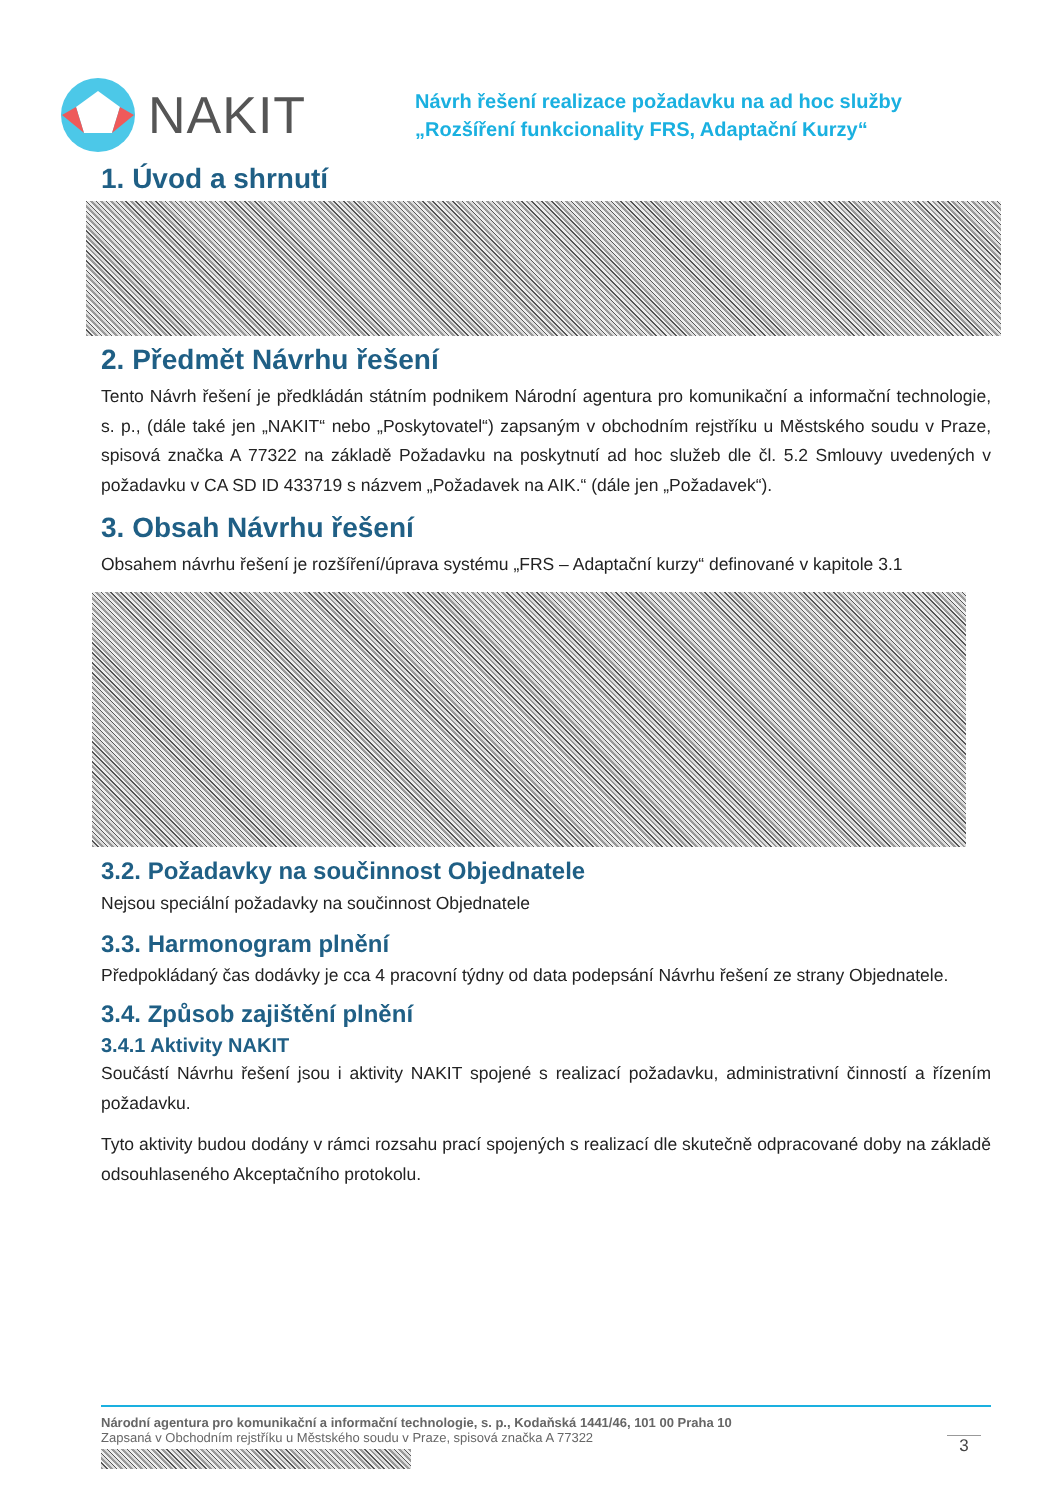NAKIT
Návrh řešení realizace požadavku na ad hoc služby
„Rozšíření funkcionality FRS, Adaptační Kurzy“
1. Úvod a shrnutí
2. Předmět Návrhu řešení
Tento Návrh řešení je předkládán státním podnikem Národní agentura pro komunikační a informační technologie, s. p., (dále také jen „NAKIT“ nebo „Poskytovatel“) zapsaným v obchodním rejstříku u Městského soudu v Praze, spisová značka A 77322 na základě Požadavku na poskytnutí ad hoc služeb dle čl. 5.2 Smlouvy uvedených v požadavku v CA SD ID 433719 s názvem „Požadavek na AIK.“ (dále jen „Požadavek“).
3. Obsah Návrhu řešení
Obsahem návrhu řešení je rozšíření/úprava systému „FRS – Adaptační kurzy“ definované v kapitole 3.1
3.2. Požadavky na součinnost Objednatele
Nejsou speciální požadavky na součinnost Objednatele
3.3. Harmonogram plnění
Předpokládaný čas dodávky je cca 4 pracovní týdny od data podepsání Návrhu řešení ze strany Objednatele.
3.4. Způsob zajištění plnění
3.4.1 Aktivity NAKIT
Součástí Návrhu řešení jsou i aktivity NAKIT spojené s realizací požadavku, administrativní činností a řízením požadavku.
Tyto aktivity budou dodány v rámci rozsahu prací spojených s realizací dle skutečně odpracované doby na základě odsouhlaseného Akceptačního protokolu.
Národní agentura pro komunikační a informační technologie, s. p., Kodaňská 1441/46, 101 00 Praha 10
Zapsaná v Obchodním rejstříku u Městského soudu v Praze, spisová značka A 77322
3